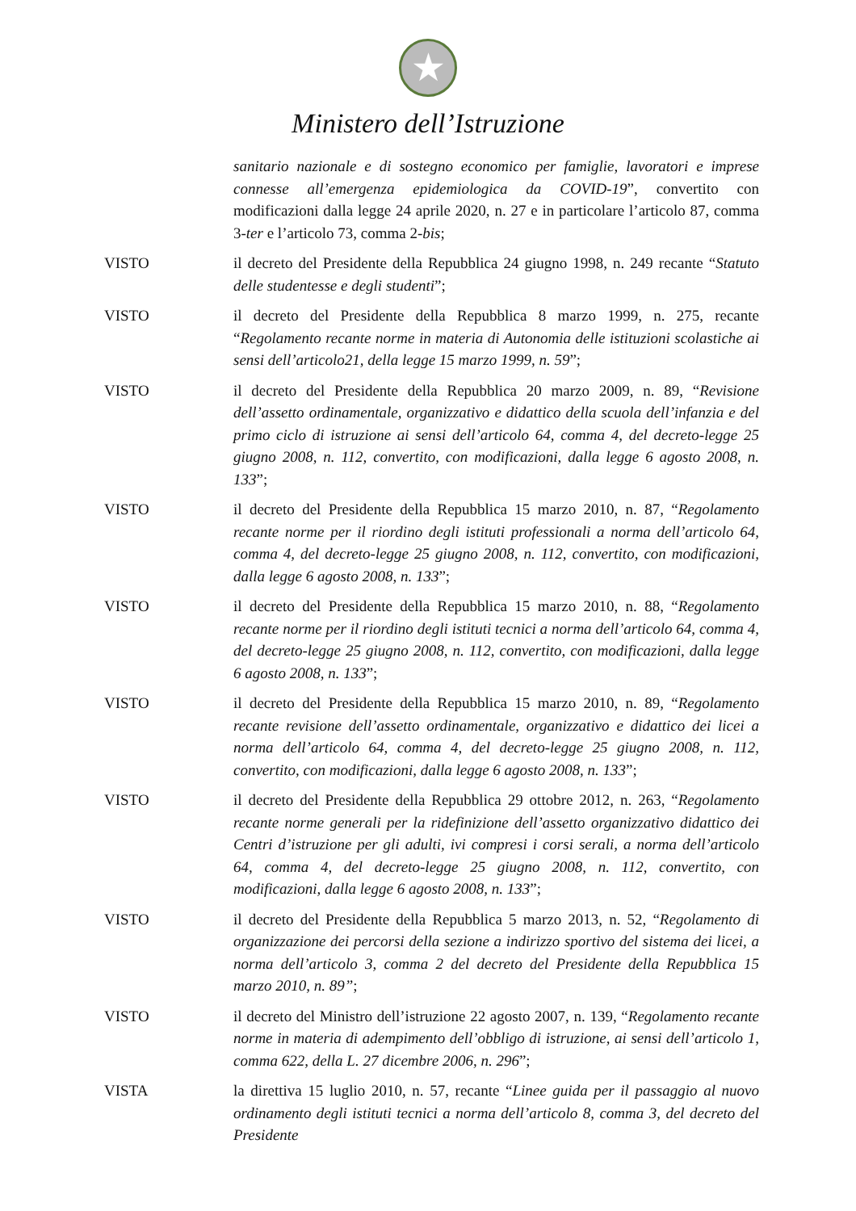★
Ministero dell’Istruzione
sanitario nazionale e di sostegno economico per famiglie, lavoratori e imprese connesse all’emergenza epidemiologica da COVID-19”, convertito con modificazioni dalla legge 24 aprile 2020, n. 27 e in particolare l’articolo 87, comma 3-ter e l’articolo 73, comma 2-bis;
VISTO il decreto del Presidente della Repubblica 24 giugno 1998, n. 249 recante “Statuto delle studentesse e degli studenti”;
VISTO il decreto del Presidente della Repubblica 8 marzo 1999, n. 275, recante “Regolamento recante norme in materia di Autonomia delle istituzioni scolastiche ai sensi dell’articolo21, della legge 15 marzo 1999, n. 59”;
VISTO il decreto del Presidente della Repubblica 20 marzo 2009, n. 89, “Revisione dell’assetto ordinamentale, organizzativo e didattico della scuola dell’infanzia e del primo ciclo di istruzione ai sensi dell’articolo 64, comma 4, del decreto-legge 25 giugno 2008, n. 112, convertito, con modificazioni, dalla legge 6 agosto 2008, n. 133”;
VISTO il decreto del Presidente della Repubblica 15 marzo 2010, n. 87, “Regolamento recante norme per il riordino degli istituti professionali a norma dell’articolo 64, comma 4, del decreto-legge 25 giugno 2008, n. 112, convertito, con modificazioni, dalla legge 6 agosto 2008, n. 133”;
VISTO il decreto del Presidente della Repubblica 15 marzo 2010, n. 88, “Regolamento recante norme per il riordino degli istituti tecnici a norma dell’articolo 64, comma 4, del decreto-legge 25 giugno 2008, n. 112, convertito, con modificazioni, dalla legge 6 agosto 2008, n. 133”;
VISTO il decreto del Presidente della Repubblica 15 marzo 2010, n. 89, “Regolamento recante revisione dell’assetto ordinamentale, organizzativo e didattico dei licei a norma dell’articolo 64, comma 4, del decreto-legge 25 giugno 2008, n. 112, convertito, con modificazioni, dalla legge 6 agosto 2008, n. 133”;
VISTO il decreto del Presidente della Repubblica 29 ottobre 2012, n. 263, “Regolamento recante norme generali per la ridefinizione dell’assetto organizzativo didattico dei Centri d’istruzione per gli adulti, ivi compresi i corsi serali, a norma dell’articolo 64, comma 4, del decreto-legge 25 giugno 2008, n. 112, convertito, con modificazioni, dalla legge 6 agosto 2008, n. 133”;
VISTO il decreto del Presidente della Repubblica 5 marzo 2013, n. 52, “Regolamento di organizzazione dei percorsi della sezione a indirizzo sportivo del sistema dei licei, a norma dell’articolo 3, comma 2 del decreto del Presidente della Repubblica 15 marzo 2010, n. 89”;
VISTO il decreto del Ministro dell’istruzione 22 agosto 2007, n. 139, “Regolamento recante norme in materia di adempimento dell’obbligo di istruzione, ai sensi dell’articolo 1, comma 622, della L. 27 dicembre 2006, n. 296”;
VISTA la direttiva 15 luglio 2010, n. 57, recante “Linee guida per il passaggio al nuovo ordinamento degli istituti tecnici a norma dell’articolo 8, comma 3, del decreto del Presidente